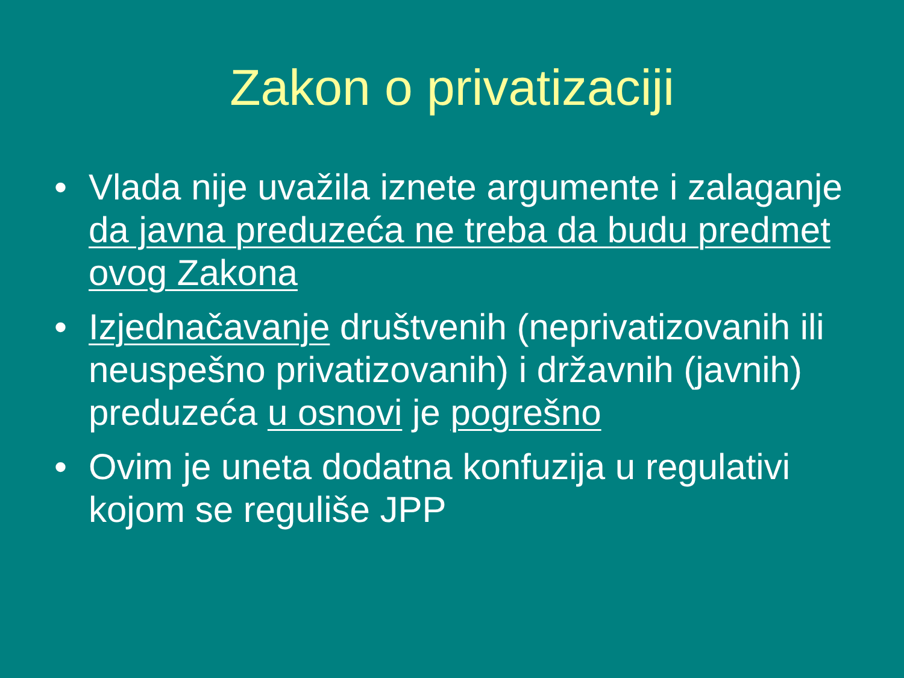Zakon o privatizaciji
• Vlada nije uvažila iznete argumente i zalaganje da javna preduzeća ne treba da budu predmet ovog Zakona
• Izjednačavanje društvenih (neprivatizovanih ili neuspešno privatizovanih) i državnih (javnih) preduzeća u osnovi je pogrešno
• Ovim je uneta dodatna konfuzija u regulativi kojom se reguliše JPP